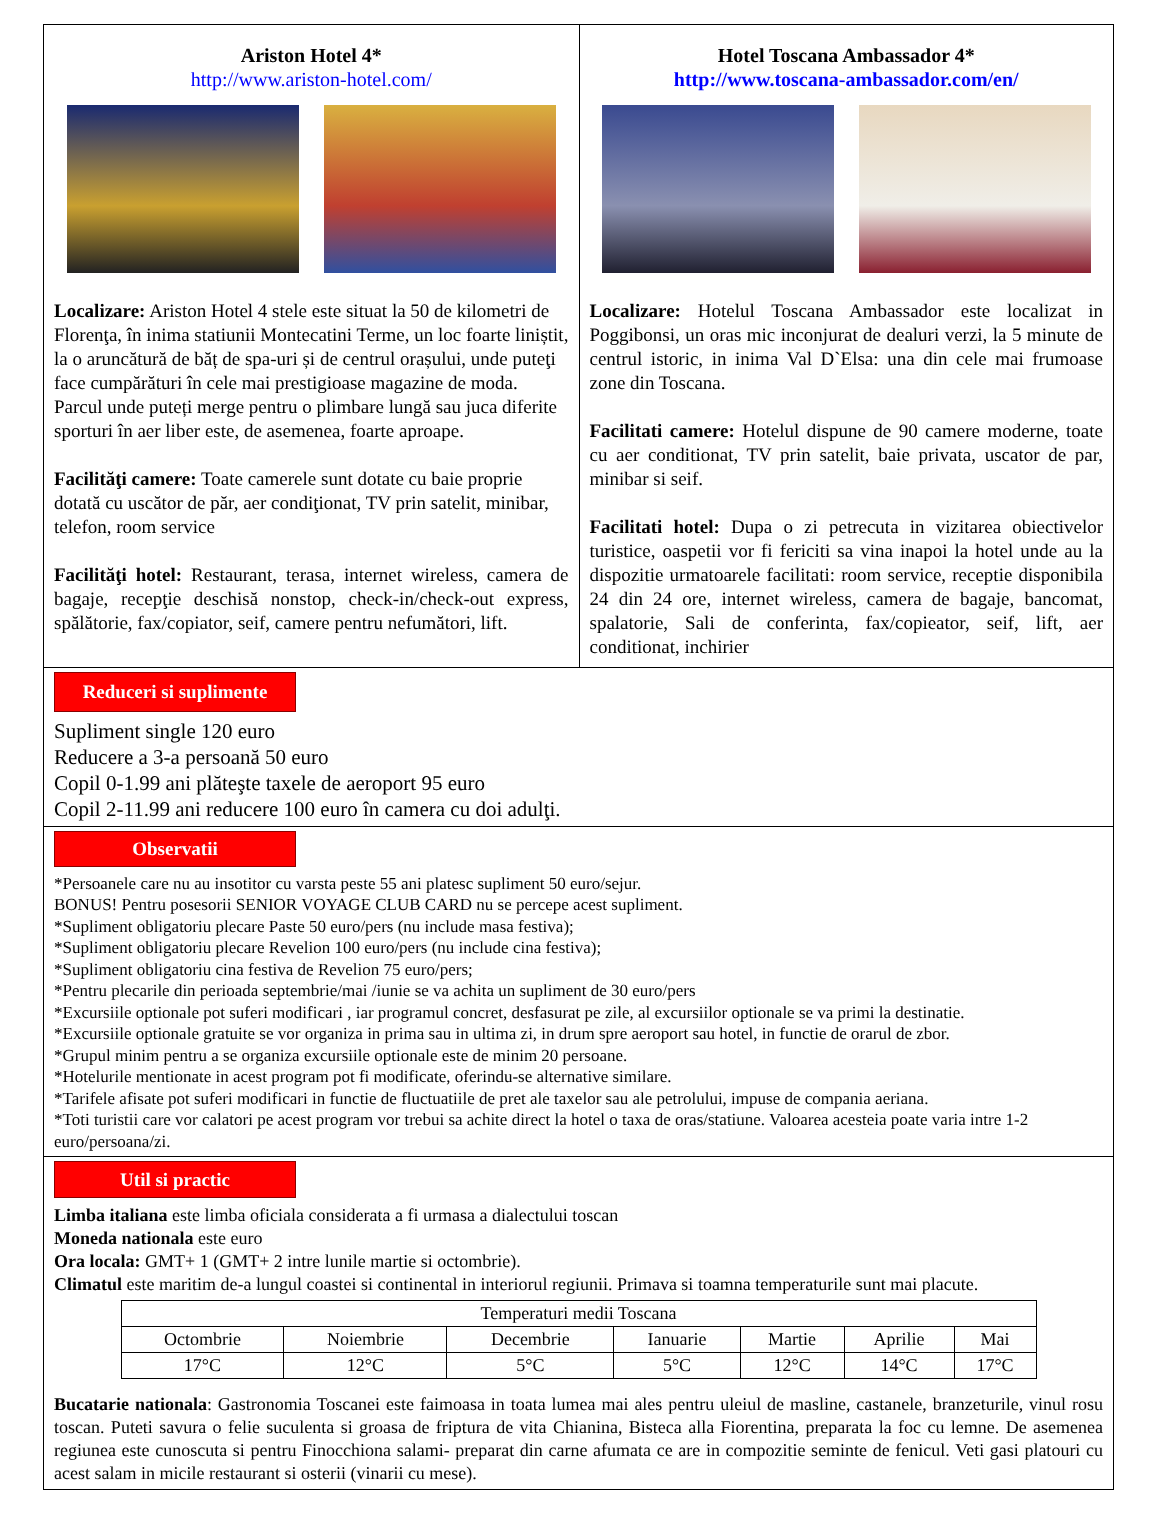Ariston Hotel 4*
http://www.ariston-hotel.com/
Localizare: Ariston Hotel 4 stele este situat la 50 de kilometri de Florenţa, în inima statiunii Montecatini Terme, un loc foarte liniștit, la o aruncătură de băț de spa-uri și de centrul orașului, unde puteţi face cumpărături în cele mai prestigioase magazine de moda. Parcul unde puteți merge pentru o plimbare lungă sau juca diferite sporturi în aer liber este, de asemenea, foarte aproape.
Facilităţi camere: Toate camerele sunt dotate cu baie proprie dotată cu uscător de păr, aer condiţionat, TV prin satelit, minibar, telefon, room service
Facilităţi hotel: Restaurant, terasa, internet wireless, camera de bagaje, recepţie deschisă nonstop, check-in/check-out express, spălătorie, fax/copiator, seif, camere pentru nefumători, lift.
Hotel Toscana Ambassador 4*
http://www.toscana-ambassador.com/en/
Localizare: Hotelul Toscana Ambassador este localizat in Poggibonsi, un oras mic inconjurat de dealuri verzi, la 5 minute de centrul istoric, in inima Val D`Elsa: una din cele mai frumoase zone din Toscana.
Facilitati camere: Hotelul dispune de 90 camere moderne, toate cu aer conditionat, TV prin satelit, baie privata, uscator de par, minibar si seif.
Facilitati hotel: Dupa o zi petrecuta in vizitarea obiectivelor turistice, oaspetii vor fi fericiti sa vina inapoi la hotel unde au la dispozitie urmatoarele facilitati: room service, receptie disponibila 24 din 24 ore, internet wireless, camera de bagaje, bancomat, spalatorie, Sali de conferinta, fax/copieator, seif, lift, aer conditionat, inchirier
Reduceri si suplimente
Supliment single 120 euro
Reducere a 3-a persoană 50 euro
Copil 0-1.99 ani plăteşte taxele de aeroport 95 euro
Copil 2-11.99 ani reducere 100 euro în camera cu doi adulţi.
Observatii
*Persoanele care nu au insotitor cu varsta peste 55 ani platesc supliment 50 euro/sejur.
BONUS! Pentru posesorii SENIOR VOYAGE CLUB CARD nu se percepe acest supliment.
*Supliment obligatoriu plecare Paste 50 euro/pers (nu include masa festiva);
*Supliment obligatoriu plecare Revelion 100 euro/pers (nu include cina festiva);
*Supliment obligatoriu cina festiva de Revelion 75 euro/pers;
*Pentru plecarile din perioada septembrie/mai /iunie se va achita un supliment de 30 euro/pers
*Excursiile optionale pot suferi modificari , iar programul concret, desfasurat pe zile, al excursiilor optionale se va primi la destinatie.
*Excursiile optionale gratuite se vor organiza in prima sau in ultima zi, in drum spre aeroport sau hotel, in functie de orarul de zbor.
*Grupul minim pentru a se organiza excursiile optionale este de minim 20 persoane.
*Hotelurile mentionate in acest program pot fi modificate, oferindu-se alternative similare.
*Tarifele afisate pot suferi modificari in functie de fluctuatiile de pret ale taxelor sau ale petrolului, impuse de compania aeriana.
*Toti turistii care vor calatori pe acest program vor trebui sa achite direct la hotel o taxa de oras/statiune. Valoarea acesteia poate varia intre 1-2 euro/persoana/zi.
Util si practic
Limba italiana este limba oficiala considerata a fi urmasa a dialectului toscan
Moneda nationala este euro
Ora locala: GMT+ 1 (GMT+ 2 intre lunile martie si octombrie).
Climatul este maritim de-a lungul coastei si continental in interiorul regiunii. Primava si toamna temperaturile sunt mai placute.
| Temperaturi medii Toscana | | | | | | |
| Octombrie | Noiembrie | Decembrie | Ianuarie | Martie | Aprilie | Mai |
| 17°C | 12°C | 5°C | 5°C | 12°C | 14°C | 17°C |
Bucatarie nationala: Gastronomia Toscanei este faimoasa in toata lumea mai ales pentru uleiul de masline, castanele, branzeturile, vinul rosu toscan. Puteti savura o felie suculenta si groasa de friptura de vita Chianina, Bisteca alla Fiorentina, preparata la foc cu lemne. De asemenea regiunea este cunoscuta si pentru Finocchiona salami- preparat din carne afumata ce are in compozitie seminte de fenicul. Veti gasi platouri cu acest salam in micile restaurant si osterii (vinarii cu mese).